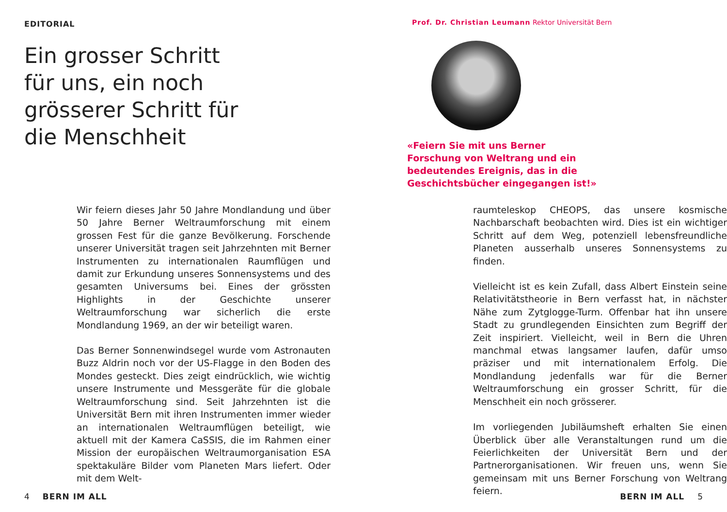EDITORIAL
Ein grosser Schritt
für uns, ein noch
grösserer Schritt für
die Menschheit
Prof. Dr. Christian Leumann Rektor Universität Bern
«Feiern Sie mit uns Berner Forschung von Weltrang und ein bedeutendes Ereignis, das in die Geschichtsbücher eingegangen ist!»
Wir feiern dieses Jahr 50 Jahre Mondlandung und über 50 Jahre Berner Weltraumforschung mit einem grossen Fest für die ganze Bevölkerung. Forschende unserer Universität tragen seit Jahrzehnten mit Berner Instrumenten zu internationalen Raumflügen und damit zur Erkundung unseres Sonnensystems und des gesamten Universums bei. Eines der grössten Highlights in der Geschichte unserer Weltraumforschung war sicherlich die erste Mondlandung 1969, an der wir beteiligt waren.
Das Berner Sonnenwindsegel wurde vom Astronauten Buzz Aldrin noch vor der US-Flagge in den Boden des Mondes gesteckt. Dies zeigt eindrücklich, wie wichtig unsere Instrumente und Messgeräte für die globale Weltraumforschung sind. Seit Jahrzehnten ist die Universität Bern mit ihren Instrumenten immer wieder an internationalen Weltraumflügen beteiligt, wie aktuell mit der Kamera CaSSIS, die im Rahmen einer Mission der europäischen Weltraumorganisation ESA spektakuläre Bilder vom Planeten Mars liefert. Oder mit dem Welt-
raumteleskop CHEOPS, das unsere kosmische Nachbarschaft beobachten wird. Dies ist ein wichtiger Schritt auf dem Weg, potenziell lebensfreundliche Planeten ausserhalb unseres Sonnensystems zu finden.
Vielleicht ist es kein Zufall, dass Albert Einstein seine Relativitätstheorie in Bern verfasst hat, in nächster Nähe zum Zytglogge-Turm. Offenbar hat ihn unsere Stadt zu grundlegenden Einsichten zum Begriff der Zeit inspiriert. Vielleicht, weil in Bern die Uhren manchmal etwas langsamer laufen, dafür umso präziser und mit internationalem Erfolg. Die Mondlandung jedenfalls war für die Berner Weltraumforschung ein grosser Schritt, für die Menschheit ein noch grösserer.
Im vorliegenden Jubiläumsheft erhalten Sie einen Überblick über alle Veranstaltungen rund um die Feierlichkeiten der Universität Bern und der Partnerorganisationen. Wir freuen uns, wenn Sie gemeinsam mit uns Berner Forschung von Weltrang feiern.
4 BERN IM ALL BERN IM ALL 5